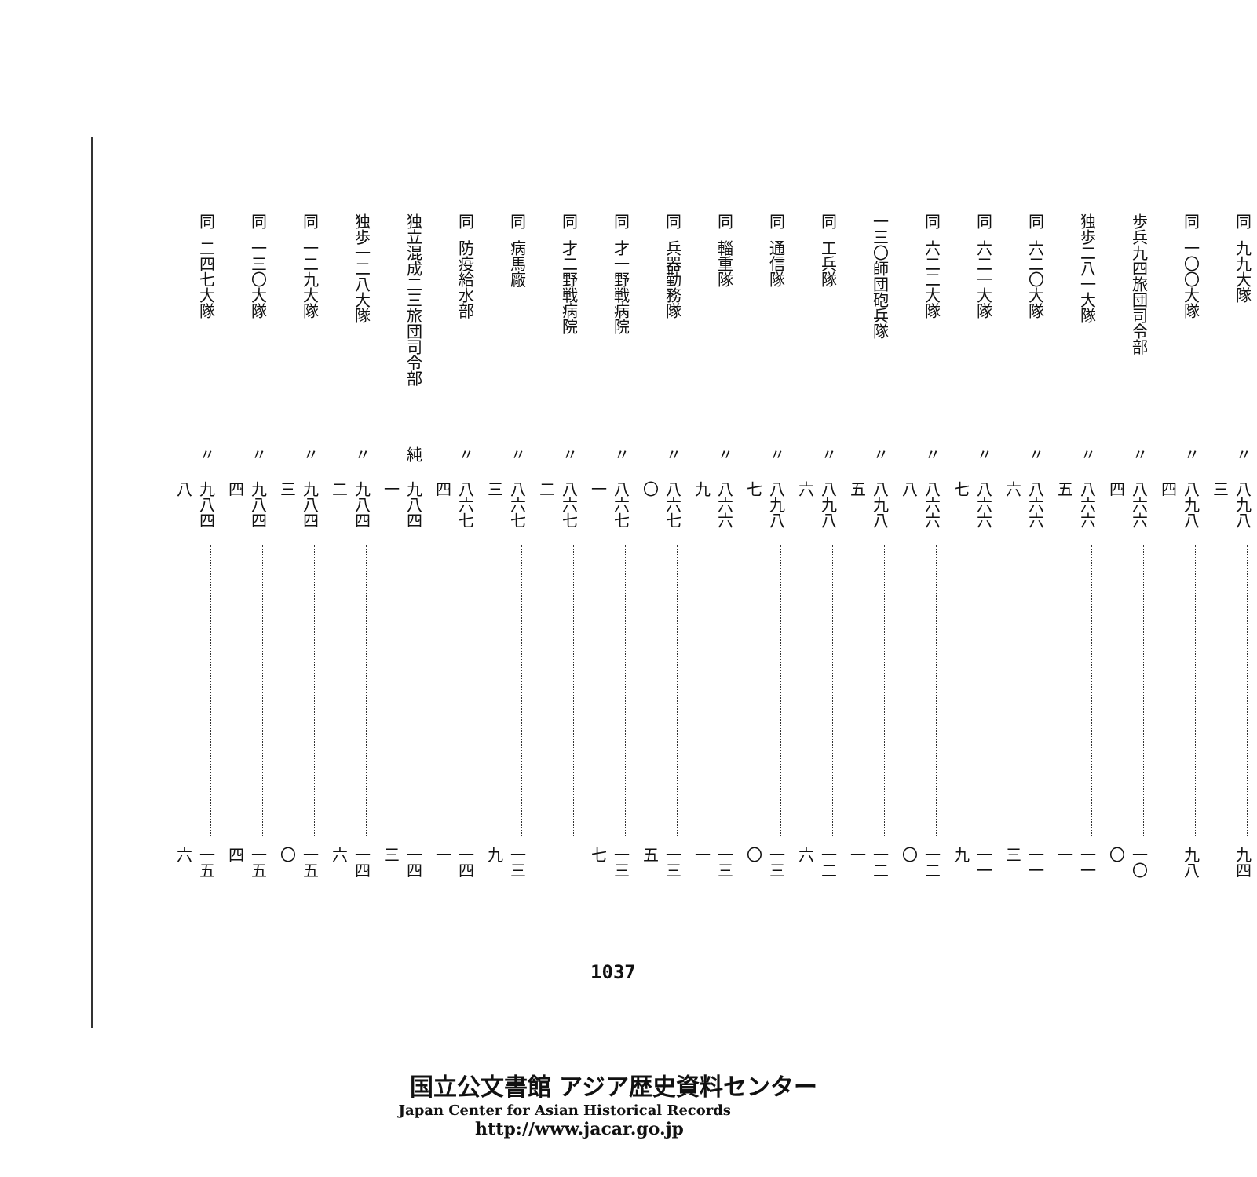| 同 | 九九大隊 | 〃 | 八九八三 | | 九四 |
| 同 | 一〇〇大隊 | 〃 | 八九八四 | | 九八 |
| 歩兵九四旅団司令部 | | 〃 | 八六六四 | | 一〇〇 |
| 独歩二八一大隊 | | 〃 | 八六六五 | | 一一一 |
| 同 | 六二〇大隊 | 〃 | 八六六六 | | 一一三 |
| 同 | 六二一大隊 | 〃 | 八六六七 | | 一一九 |
| 同 | 六二二大隊 | 〃 | 八六六八 | | 一二〇 |
| 一三〇師団砲兵隊 | | 〃 | 八九八五 | | 一二一 |
| 同 | 工兵隊 | 〃 | 八九八六 | | 一二六 |
| 同 | 通信隊 | 〃 | 八九八七 | | 一三〇 |
| 同 | 輜重隊 | 〃 | 八六六九 | | 一三一 |
| 同 | 兵器勤務隊 | 〃 | 八六七〇 | | 一三五 |
| 同 | 才一野戦病院 | 〃 | 八六七一 | | 一三七 |
| 同 | 才二野戦病院 | 〃 | 八六七二 | | |
| 同 | 病馬廠 | 〃 | 八六七三 | | 一三九 |
| 同 | 防疫給水部 | 〃 | 八六七四 | | 一四一 |
| 独立混成二三旅団司令部 | | 純 | 九八四一 | | 一四三 |
| 独歩一二八大隊 | | 〃 | 九八四二 | | 一四六 |
| 同 | 一二九大隊 | 〃 | 九八四三 | | 一五〇 |
| 同 | 一三〇大隊 | 〃 | 九八四四 | | 一五四 |
| 同 | 二四七大隊 | 〃 | 九八四八 | | 一五六 |
1037
国立公文書館 アジア歴史資料センター
Japan Center for Asian Historical Records
http://www.jacar.go.jp